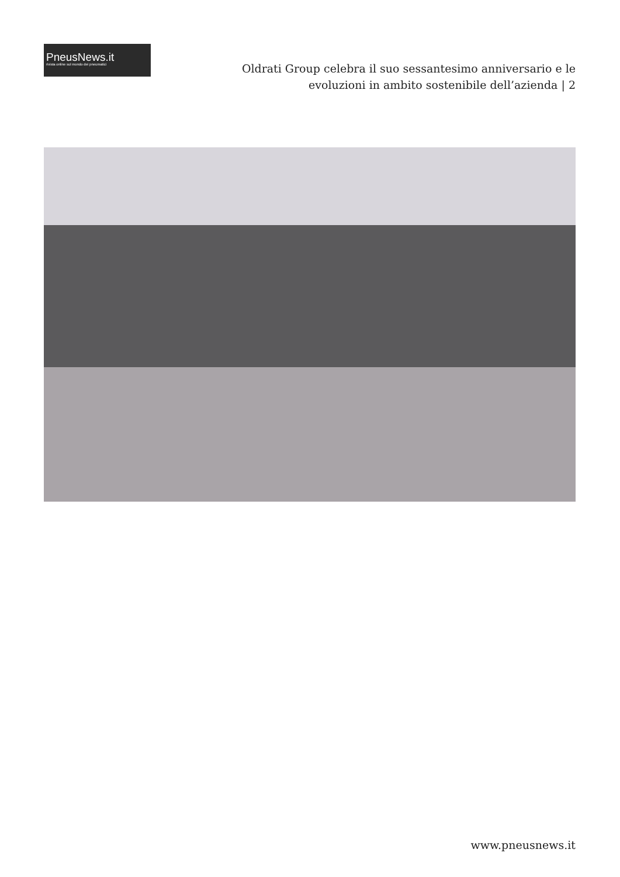PneusNews.it
rivista online sul mondo dei pneumatici
Oldrati Group celebra il suo sessantesimo anniversario e le evoluzioni in ambito sostenibile dell’azienda | 2
www.pneusnews.it